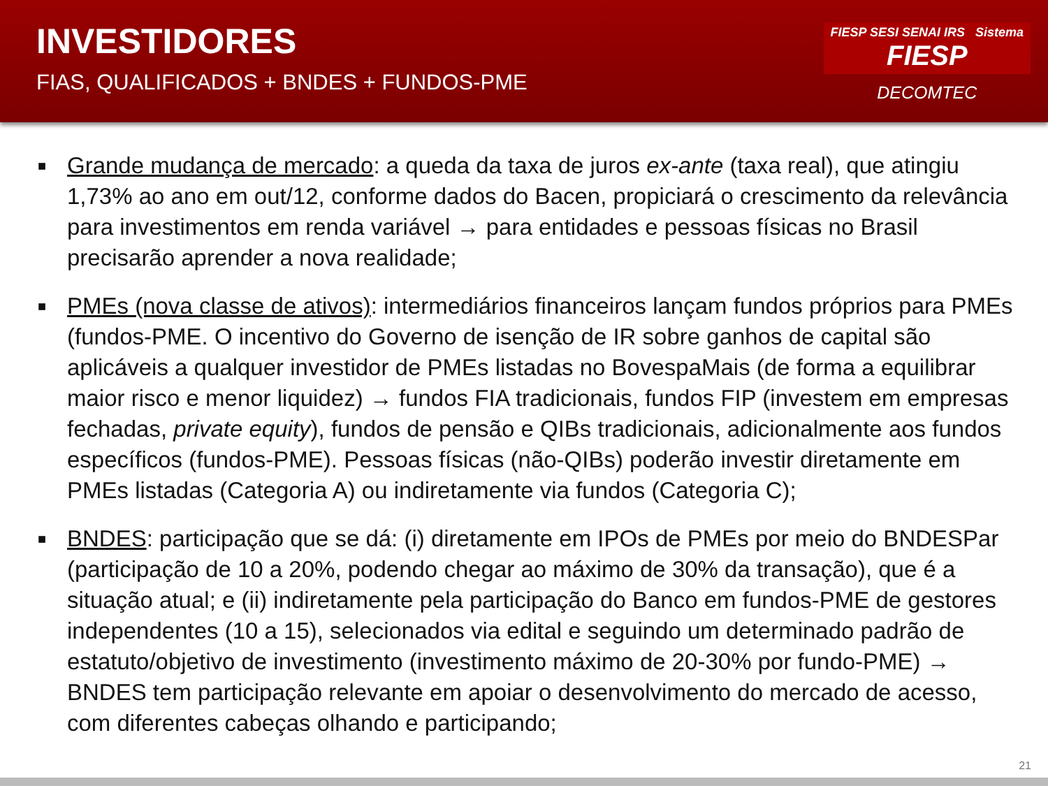INVESTIDORES
FIAS, QUALIFICADOS + BNDES + FUNDOS-PME
FIESP SESI SENAI IRS Sistema
FIESP
DECOMTEC
■ Grande mudança de mercado: a queda da taxa de juros ex-ante (taxa real), que atingiu 1,73% ao ano em out/12, conforme dados do Bacen, propiciará o crescimento da relevância para investimentos em renda variável → para entidades e pessoas físicas no Brasil precisarão aprender a nova realidade;
■ PMEs (nova classe de ativos): intermediários financeiros lançam fundos próprios para PMEs (fundos-PME. O incentivo do Governo de isenção de IR sobre ganhos de capital são aplicáveis a qualquer investidor de PMEs listadas no BovespaMais (de forma a equilibrar maior risco e menor liquidez) → fundos FIA tradicionais, fundos FIP (investem em empresas fechadas, private equity), fundos de pensão e QIBs tradicionais, adicionalmente aos fundos específicos (fundos-PME). Pessoas físicas (não-QIBs) poderão investir diretamente em PMEs listadas (Categoria A) ou indiretamente via fundos (Categoria C);
■ BNDES: participação que se dá: (i) diretamente em IPOs de PMEs por meio do BNDESPar (participação de 10 a 20%, podendo chegar ao máximo de 30% da transação), que é a situação atual; e (ii) indiretamente pela participação do Banco em fundos-PME de gestores independentes (10 a 15), selecionados via edital e seguindo um determinado padrão de estatuto/objetivo de investimento (investimento máximo de 20-30% por fundo-PME) → BNDES tem participação relevante em apoiar o desenvolvimento do mercado de acesso, com diferentes cabeças olhando e participando;
21